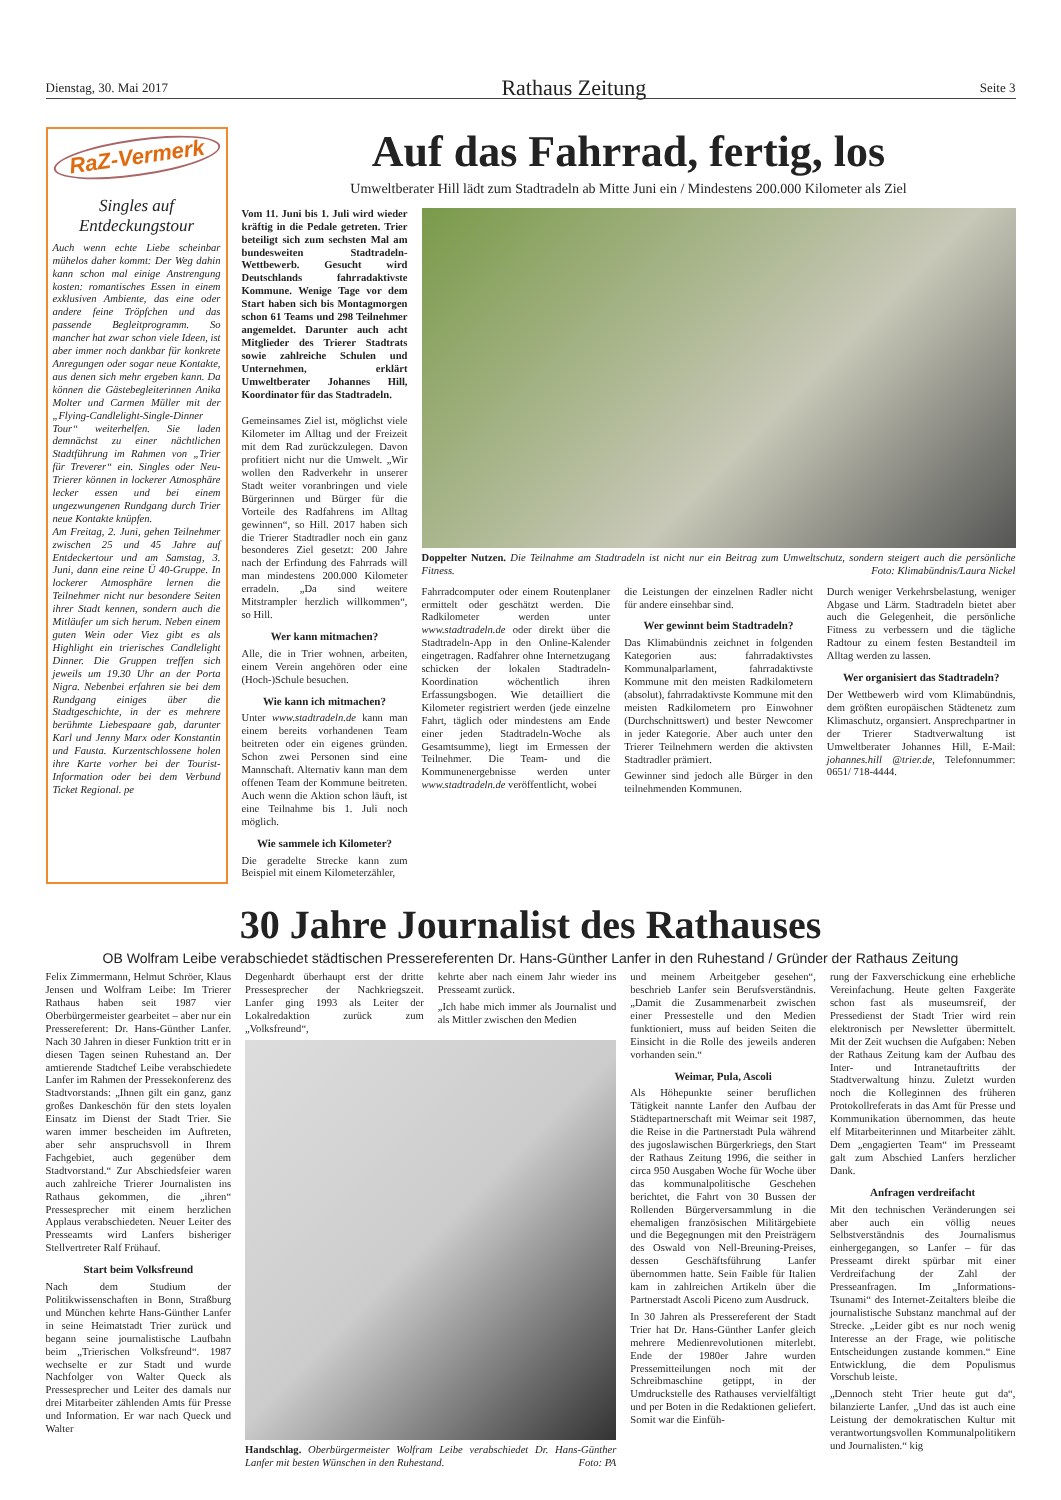Dienstag, 30. Mai 2017 Rathaus Zeitung Seite 3
RaZ-Vermerk
Singles auf Entdeckungstour
Auch wenn echte Liebe scheinbar mühelos daher kommt: Der Weg dahin kann schon mal einige Anstrengung kosten: romantisches Essen in einem exklusiven Ambiente, das eine oder andere feine Tröpfchen und das passende Begleitprogramm. So mancher hat zwar schon viele Ideen, ist aber immer noch dankbar für konkrete Anregungen oder sogar neue Kontakte, aus denen sich mehr ergeben kann. Da können die Gästebegleiterinnen Anika Molter und Carmen Müller mit der „Flying-Candlelight-Single-Dinner Tour“ weiterhelfen. Sie laden demnächst zu einer nächtlichen Stadtführung im Rahmen von „Trier für Treverer“ ein. Singles oder Neu-Trierer können in lockerer Atmosphäre lecker essen und bei einem ungezwungenen Rundgang durch Trier neue Kontakte knüpfen.
Am Freitag, 2. Juni, gehen Teilnehmer zwischen 25 und 45 Jahre auf Entdeckertour und am Samstag, 3. Juni, dann eine reine Ü 40-Gruppe. In lockerer Atmosphäre lernen die Teilnehmer nicht nur besondere Seiten ihrer Stadt kennen, sondern auch die Mitläufer um sich herum. Neben einem guten Wein oder Viez gibt es als Highlight ein trierisches Candlelight Dinner. Die Gruppen treffen sich jeweils um 19.30 Uhr an der Porta Nigra. Nebenbei erfahren sie bei dem Rundgang einiges über die Stadtgeschichte, in der es mehrere berühmte Liebespaare gab, darunter Karl und Jenny Marx oder Konstantin und Fausta. Kurzentschlossene holen ihre Karte vorher bei der Tourist-Information oder bei dem Verbund Ticket Regional. pe
Auf das Fahrrad, fertig, los
Umweltberater Hill lädt zum Stadtradeln ab Mitte Juni ein / Mindestens 200.000 Kilometer als Ziel
Vom 11. Juni bis 1. Juli wird wieder kräftig in die Pedale getreten. Trier beteiligt sich zum sechsten Mal am bundesweiten Stadtradeln-Wettbewerb. Gesucht wird Deutschlands fahrradaktivste Kommune. Wenige Tage vor dem Start haben sich bis Montagmorgen schon 61 Teams und 298 Teilnehmer angemeldet. Darunter auch acht Mitglieder des Trierer Stadtrats sowie zahlreiche Schulen und Unternehmen, erklärt Umweltberater Johannes Hill, Koordinator für das Stadtradeln.
Gemeinsames Ziel ist, möglichst viele Kilometer im Alltag und der Freizeit mit dem Rad zurückzulegen. Davon profitiert nicht nur die Umwelt. „Wir wollen den Radverkehr in unserer Stadt weiter voranbringen und viele Bürgerinnen und Bürger für die Vorteile des Radfahrens im Alltag gewinnen“, so Hill. 2017 haben sich die Trierer Stadtradler noch ein ganz besonderes Ziel gesetzt: 200 Jahre nach der Erfindung des Fahrrads will man mindestens 200.000 Kilometer erradeln. „Da sind weitere Mitstrampler herzlich willkommen“, so Hill.
Wer kann mitmachen?
Alle, die in Trier wohnen, arbeiten, einem Verein angehören oder eine (Hoch-)Schule besuchen.
Wie kann ich mitmachen?
Unter www.stadtradeln.de kann man einem bereits vorhandenen Team beitreten oder ein eigenes gründen. Schon zwei Personen sind eine Mannschaft. Alternativ kann man dem offenen Team der Kommune beitreten. Auch wenn die Aktion schon läuft, ist eine Teilnahme bis 1. Juli noch möglich.
Wie sammele ich Kilometer?
Die geradelte Strecke kann zum Beispiel mit einem Kilometerzähler,
Doppelter Nutzen. Die Teilnahme am Stadtradeln ist nicht nur ein Beitrag zum Umweltschutz, sondern steigert auch die persönliche Fitness. Foto: Klimabündnis/Laura Nickel
Fahrradcomputer oder einem Routenplaner ermittelt oder geschätzt werden. Die Radkilometer werden unter www.stadtradeln.de oder direkt über die Stadtradeln-App in den Online-Kalender eingetragen. Radfahrer ohne Internetzugang schicken der lokalen Stadtradeln-Koordination wöchentlich ihren Erfassungsbogen. Wie detailliert die Kilometer registriert werden (jede einzelne Fahrt, täglich oder mindestens am Ende einer jeden Stadtradeln-Woche als Gesamtsumme), liegt im Ermessen der Teilnehmer. Die Team- und die Kommunenergebnisse werden unter www.stadtradeln.de veröffentlicht, wobei
die Leistungen der einzelnen Radler nicht für andere einsehbar sind.
Wer gewinnt beim Stadtradeln?
Das Klimabündnis zeichnet in folgenden Kategorien aus: fahrradaktivstes Kommunalparlament, fahrradaktivste Kommune mit den meisten Radkilometern (absolut), fahrradaktivste Kommune mit den meisten Radkilometern pro Einwohner (Durchschnittswert) und bester Newcomer in jeder Kategorie. Aber auch unter den Trierer Teilnehmern werden die aktivsten Stadtradler prämiert.
Gewinner sind jedoch alle Bürger in den teilnehmenden Kommunen.
Durch weniger Verkehrsbelastung, weniger Abgase und Lärm. Stadtradeln bietet aber auch die Gelegenheit, die persönliche Fitness zu verbessern und die tägliche Radtour zu einem festen Bestandteil im Alltag werden zu lassen.
Wer organisiert das Stadtradeln?
Der Wettbewerb wird vom Klimabündnis, dem größten europäischen Städtenetz zum Klimaschutz, organsiert. Ansprechpartner in der Trierer Stadtverwaltung ist Umweltberater Johannes Hill, E-Mail: johannes.hill @trier.de, Telefonnummer: 0651/ 718-4444.
30 Jahre Journalist des Rathauses
OB Wolfram Leibe verabschiedet städtischen Pressereferenten Dr. Hans-Günther Lanfer in den Ruhestand / Gründer der Rathaus Zeitung
Felix Zimmermann, Helmut Schröer, Klaus Jensen und Wolfram Leibe: Im Trierer Rathaus haben seit 1987 vier Oberbürgermeister gearbeitet – aber nur ein Pressereferent: Dr. Hans-Günther Lanfer. Nach 30 Jahren in dieser Funktion tritt er in diesen Tagen seinen Ruhestand an. Der amtierende Stadtchef Leibe verabschiedete Lanfer im Rahmen der Pressekonferenz des Stadtvorstands: „Ihnen gilt ein ganz, ganz großes Dankeschön für den stets loyalen Einsatz im Dienst der Stadt Trier. Sie waren immer bescheiden im Auftreten, aber sehr anspruchsvoll in Ihrem Fachgebiet, auch gegenüber dem Stadtvorstand.“ Zur Abschiedsfeier waren auch zahlreiche Trierer Journalisten ins Rathaus gekommen, die „ihren“ Pressesprecher mit einem herzlichen Applaus verabschiedeten. Neuer Leiter des Presseamts wird Lanfers bisheriger Stellvertreter Ralf Frühauf.
Start beim Volksfreund
Nach dem Studium der Politikwissenschaften in Bonn, Straßburg und München kehrte Hans-Günther Lanfer in seine Heimatstadt Trier zurück und begann seine journalistische Laufbahn beim „Trierischen Volksfreund“. 1987 wechselte er zur Stadt und wurde Nachfolger von Walter Queck als Pressesprecher und Leiter des damals nur drei Mitarbeiter zählenden Amts für Presse und Information. Er war nach Queck und Walter
Degenhardt überhaupt erst der dritte Pressesprecher der Nachkriegszeit. Lanfer ging 1993 als Leiter der Lokalredaktion zurück zum „Volksfreund“,
kehrte aber nach einem Jahr wieder ins Presseamt zurück.
„Ich habe mich immer als Journalist und als Mittler zwischen den Medien
Handschlag. Oberbürgermeister Wolfram Leibe verabschiedet Dr. Hans-Günther Lanfer mit besten Wünschen in den Ruhestand. Foto: PA
und meinem Arbeitgeber gesehen“, beschrieb Lanfer sein Berufsverständnis. „Damit die Zusammenarbeit zwischen einer Pressestelle und den Medien funktioniert, muss auf beiden Seiten die Einsicht in die Rolle des jeweils anderen vorhanden sein.“
Weimar, Pula, Ascoli
Als Höhepunkte seiner beruflichen Tätigkeit nannte Lanfer den Aufbau der Städtepartnerschaft mit Weimar seit 1987, die Reise in die Partnerstadt Pula während des jugoslawischen Bürgerkriegs, den Start der Rathaus Zeitung 1996, die seither in circa 950 Ausgaben Woche für Woche über das kommunalpolitische Geschehen berichtet, die Fahrt von 30 Bussen der Rollenden Bürgerversammlung in die ehemaligen französischen Militärgebiete und die Begegnungen mit den Preisträgern des Oswald von Nell-Breuning-Preises, dessen Geschäftsführung Lanfer übernommen hatte. Sein Faible für Italien kam in zahlreichen Artikeln über die Partnerstadt Ascoli Piceno zum Ausdruck.
In 30 Jahren als Pressereferent der Stadt Trier hat Dr. Hans-Günther Lanfer gleich mehrere Medienrevolutionen miterlebt. Ende der 1980er Jahre wurden Pressemitteilungen noch mit der Schreibmaschine getippt, in der Umdruckstelle des Rathauses vervielfältigt und per Boten in die Redaktionen geliefert. Somit war die Einfüh-
rung der Faxverschickung eine erhebliche Vereinfachung. Heute gelten Faxgeräte schon fast als museumsreif, der Pressedienst der Stadt Trier wird rein elektronisch per Newsletter übermittelt. Mit der Zeit wuchsen die Aufgaben: Neben der Rathaus Zeitung kam der Aufbau des Inter- und Intranetauftritts der Stadtverwaltung hinzu. Zuletzt wurden noch die Kolleginnen des früheren Protokollreferats in das Amt für Presse und Kommunikation übernommen, das heute elf Mitarbeiterinnen und Mitarbeiter zählt. Dem „engagierten Team“ im Presseamt galt zum Abschied Lanfers herzlicher Dank.
Anfragen verdreifacht
Mit den technischen Veränderungen sei aber auch ein völlig neues Selbstverständnis des Journalismus einhergegangen, so Lanfer – für das Presseamt direkt spürbar mit einer Verdreifachung der Zahl der Presseanfragen. Im „Informations-Tsunami“ des Internet-Zeitalters bleibe die journalistische Substanz manchmal auf der Strecke. „Leider gibt es nur noch wenig Interesse an der Frage, wie politische Entscheidungen zustande kommen.“ Eine Entwicklung, die dem Populismus Vorschub leiste.
„Dennoch steht Trier heute gut da“, bilanzierte Lanfer. „Und das ist auch eine Leistung der demokratischen Kultur mit verantwortungsvollen Kommunalpolitikern und Journalisten.“ kig